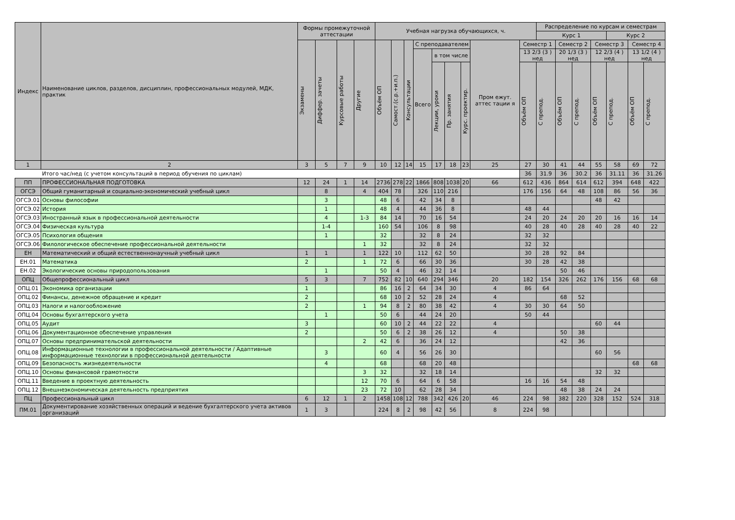| Индекс | Наименование циклов, разделов, дисциплин, профессиональных модулей, МДК, практик | Формы промежуточной аттестации | | | | Учебная нагрузка обучающихся, ч. | | | | | | | | | Распределение по курсам и семестрам | | | | | | |
| --- | --- | --- | --- | --- | --- | --- | --- | --- | --- | --- | --- | --- | --- | --- | --- | --- | --- | --- | --- | --- | --- |
| | | | | | | | | | | | | | | | Курс 1 | | | | Курс 2 | | |
| | | Экзамены | Диффер. зачеты | Курсовые работы | Другие | Объём ОП | Самост.(с.р.+и.п.) | Консультации | С преподавателем | | | | Пром ежут. аттес тации я | Семестр 1 | | Семестр 2 | | Семестр 3 | | Семестр 4 | |
| | | | | | | | | | Всего | в том числе | | | | 13 2/3 (3 ) нед | | 20 1/3 (3 ) нед | | 12 2/3 (4 ) нед | | 13 1/2 (4 ) нед | |
| | | | | | | | | | | Лекции, уроки | Пр. занятия | Курс. проектир. | | Объём ОП | С препод. | Объём ОП | С препод. | Объём ОП | С препод. | Объём ОП | С препод. |
| 1 | 2 | 3 | 5 | 7 | 9 | 10 | 12 | 14 | 15 | 17 | 18 | 23 | 25 | 27 | 30 | 41 | 44 | 55 | 58 | 69 | 72 |
| | Итого час/нед (с учетом консультаций в период обучения по циклам) | | | | | | | | | | | | | 36 | 31.9 | 36 | 30.2 | 36 | 31.11 | 36 | 31.26 |
| ПП | ПРОФЕССИОНАЛЬНАЯ ПОДГОТОВКА | 12 | 24 | 1 | 14 | 2736 | 278 | 22 | 1866 | 808 | 1038 | 20 | 66 | 612 | 436 | 864 | 614 | 612 | 394 | 648 | 422 |
| ОГСЭ | Общий гуманитарный и социально-экономический учебный цикл | | 8 | | 4 | 404 | 78 | | 326 | 110 | 216 | | | 176 | 156 | 64 | 48 | 108 | 86 | 56 | 36 |
| ОГСЭ.01 | Основы философии | | 3 | | | 48 | 6 | | 42 | 34 | 8 | | | | | | | 48 | 42 | | |
| ОГСЭ.02 | История | | 1 | | | 48 | 4 | | 44 | 36 | 8 | | | 48 | 44 | | | | | | |
| ОГСЭ.03 | Иностранный язык в профессиональной деятельности | | 4 | | 1-3 | 84 | 14 | | 70 | 16 | 54 | | | 24 | 20 | 24 | 20 | 20 | 16 | 16 | 14 |
| ОГСЭ.04 | Физическая культура | | 1-4 | | | 160 | 54 | | 106 | 8 | 98 | | | 40 | 28 | 40 | 28 | 40 | 28 | 40 | 22 |
| ОГСЭ.05 | Психология общения | | 1 | | | 32 | | | 32 | 8 | 24 | | | 32 | 32 | | | | | | |
| ОГСЭ.06 | Филологическое обеспечение профессиональной деятельности | | | | 1 | 32 | | | 32 | 8 | 24 | | | 32 | 32 | | | | | | |
| ЕН | Математический и общий естественнонаучный учебный цикл | 1 | 1 | | 1 | 122 | 10 | | 112 | 62 | 50 | | | 30 | 28 | 92 | 84 | | | | |
| ЕН.01 | Математика | 2 | | | 1 | 72 | 6 | | 66 | 30 | 36 | | | 30 | 28 | 42 | 38 | | | | |
| ЕН.02 | Экологические основы природопользования | | 1 | | | 50 | 4 | | 46 | 32 | 14 | | | | | 50 | 46 | | | | |
| ОПЦ | Общепрофессиональный цикл | 5 | 3 | | 7 | 752 | 82 | 10 | 640 | 294 | 346 | | 20 | 182 | 154 | 326 | 262 | 176 | 156 | 68 | 68 |
| ОПЦ.01 | Экономика организации | 1 | | | | 86 | 16 | 2 | 64 | 34 | 30 | | 4 | 86 | 64 | | | | | | |
| ОПЦ.02 | Финансы, денежное обращение и кредит | 2 | | | | 68 | 10 | 2 | 52 | 28 | 24 | | 4 | | | 68 | 52 | | | | |
| ОПЦ.03 | Налоги и налогообложение | 2 | | | 1 | 94 | 8 | 2 | 80 | 38 | 42 | | 4 | 30 | 30 | 64 | 50 | | | | |
| ОПЦ.04 | Основы бухгалтерского учета | | 1 | | | 50 | 6 | | 44 | 24 | 20 | | | 50 | 44 | | | | | | |
| ОПЦ.05 | Аудит | 3 | | | | 60 | 10 | 2 | 44 | 22 | 22 | | 4 | | | | | 60 | 44 | | |
| ОПЦ.06 | Документационное обеспечение управления | 2 | | | | 50 | 6 | 2 | 38 | 26 | 12 | | 4 | | | 50 | 38 | | | | |
| ОПЦ.07 | Основы предпринимательской деятельности | | | | 2 | 42 | 6 | | 36 | 24 | 12 | | | | | 42 | 36 | | | | |
| ОПЦ.08 | Информационные технологии в профессиональной деятельности / Адаптивные информационные технологии в профессиональной деятельности | | 3 | | | 60 | 4 | | 56 | 26 | 30 | | | | | | | 60 | 56 | | |
| ОПЦ.09 | Безопасность жизнедеятельности | | 4 | | | 68 | | | 68 | 20 | 48 | | | | | | | | | 68 | 68 |
| ОПЦ.10 | Основы финансовой грамотности | | | | 3 | 32 | | | 32 | 18 | 14 | | | | | | | 32 | 32 | | |
| ОПЦ.11 | Введение в проектную деятельность | | | | 12 | 70 | 6 | | 64 | 6 | 58 | | | 16 | 16 | 54 | 48 | | | | |
| ОПЦ.12 | Внешнеэкономическая деятельность предприятия | | | | 23 | 72 | 10 | | 62 | 28 | 34 | | | | | 48 | 38 | 24 | 24 | | |
| ПЦ | Профессиональный цикл | 6 | 12 | 1 | 2 | 1458 | 108 | 12 | 788 | 342 | 426 | 20 | 46 | 224 | 98 | 382 | 220 | 328 | 152 | 524 | 318 |
| ПМ.01 | Документирование хозяйственных операций и ведение бухгалтерского учета активов организаций | 1 | 3 | | | 224 | 8 | 2 | 98 | 42 | 56 | | 8 | 224 | 98 | | | | | | |